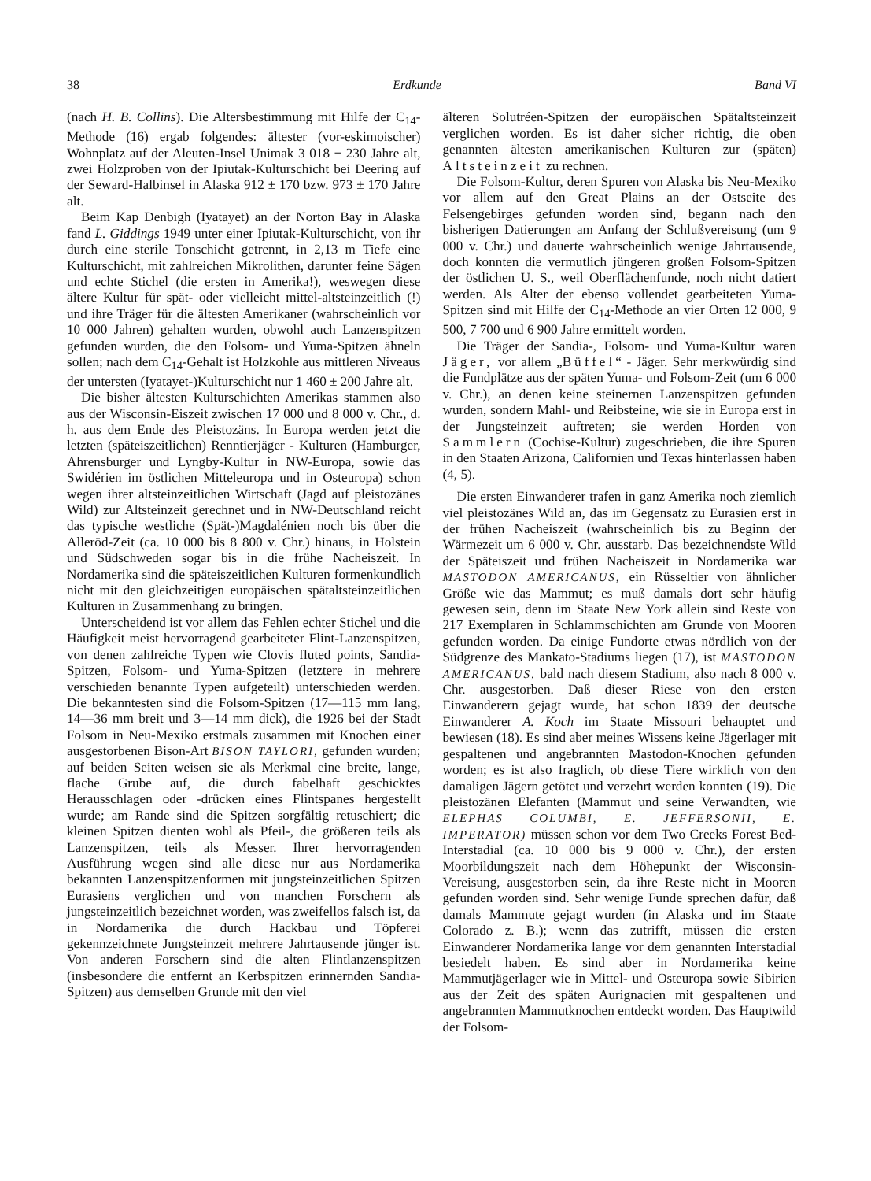38 Erdkunde Band VI
(nach H. B. Collins). Die Altersbestimmung mit Hilfe der C<sub>14</sub>-Methode (16) ergab folgendes: ältester (vor-eskimoischer) Wohnplatz auf der Aleuten-Insel Unimak 3 018 ± 230 Jahre alt, zwei Holzproben von der Ipiutak-Kulturschicht bei Deering auf der Seward-Halbinsel in Alaska 912 ± 170 bzw. 973 ± 170 Jahre alt.
Beim Kap Denbigh (Iyatayet) an der Norton Bay in Alaska fand L. Giddings 1949 unter einer Ipiutak-Kulturschicht, von ihr durch eine sterile Tonschicht getrennt, in 2,13 m Tiefe eine Kulturschicht, mit zahlreichen Mikrolithen, darunter feine Sägen und echte Stichel (die ersten in Amerika!), weswegen diese ältere Kultur für spät- oder vielleicht mittel-altsteinzeitlich (!) und ihre Träger für die ältesten Amerikaner (wahrscheinlich vor 10 000 Jahren) gehalten wurden, obwohl auch Lanzenspitzen gefunden wurden, die den Folsom- und Yuma-Spitzen ähneln sollen; nach dem C<sub>14</sub>-Gehalt ist Holzkohle aus mittleren Niveaus der untersten (Iyatayet-)Kulturschicht nur 1 460 ± 200 Jahre alt.
Die bisher ältesten Kulturschichten Amerikas stammen also aus der Wisconsin-Eiszeit zwischen 17 000 und 8 000 v. Chr., d. h. aus dem Ende des Pleistozäns. In Europa werden jetzt die letzten (späteiszeitlichen) Renntierjäger - Kulturen (Hamburger, Ahrensburger und Lyngby-Kultur in NW-Europa, sowie das Swidérien im östlichen Mitteleuropa und in Osteuropa) schon wegen ihrer altsteinzeitlichen Wirtschaft (Jagd auf pleistozänes Wild) zur Altsteinzeit gerechnet und in NW-Deutschland reicht das typische westliche (Spät-)Magdalénien noch bis über die Alleröd-Zeit (ca. 10 000 bis 8 800 v. Chr.) hinaus, in Holstein und Südschweden sogar bis in die frühe Nacheiszeit. In Nordamerika sind die späteiszeitlichen Kulturen formenkundlich nicht mit den gleichzeitigen europäischen spätaltsteinzeitlichen Kulturen in Zusammenhang zu bringen.
Unterscheidend ist vor allem das Fehlen echter Stichel und die Häufigkeit meist hervorragend gearbeiteter Flint-Lanzenspitzen, von denen zahlreiche Typen wie Clovis fluted points, Sandia-Spitzen, Folsom- und Yuma-Spitzen (letztere in mehrere verschieden benannte Typen aufgeteilt) unterschieden werden. Die bekanntesten sind die Folsom-Spitzen (17—115 mm lang, 14—36 mm breit und 3—14 mm dick), die 1926 bei der Stadt Folsom in Neu-Mexiko erstmals zusammen mit Knochen einer ausgestorbenen Bison-Art BISON TAYLORI, gefunden wurden; auf beiden Seiten weisen sie als Merkmal eine breite, lange, flache Grube auf, die durch fabelhaft geschicktes Herausschlagen oder -drücken eines Flintspanes hergestellt wurde; am Rande sind die Spitzen sorgfältig retuschiert; die kleinen Spitzen dienten wohl als Pfeil-, die größeren teils als Lanzenspitzen, teils als Messer. Ihrer hervorragenden Ausführung wegen sind alle diese nur aus Nordamerika bekannten Lanzenspitzenformen mit jungsteinzeitlichen Spitzen Eurasiens verglichen und von manchen Forschern als jungsteinzeitlich bezeichnet worden, was zweifellos falsch ist, da in Nordamerika die durch Hackbau und Töpferei gekennzeichnete Jungsteinzeit mehrere Jahrtausende jünger ist. Von anderen Forschern sind die alten Flintlanzenspitzen (insbesondere die entfernt an Kerbspitzen erinnernden Sandia-Spitzen) aus demselben Grunde mit den viel
älteren Solutréen-Spitzen der europäischen Spätaltsteinzeit verglichen worden. Es ist daher sicher richtig, die oben genannten ältesten amerikanischen Kulturen zur (späten) Altsteinzeit zu rechnen.
Die Folsom-Kultur, deren Spuren von Alaska bis Neu-Mexiko vor allem auf den Great Plains an der Ostseite des Felsengebirges gefunden worden sind, begann nach den bisherigen Datierungen am Anfang der Schlußvereisung (um 9 000 v. Chr.) und dauerte wahrscheinlich wenige Jahrtausende, doch konnten die vermutlich jüngeren großen Folsom-Spitzen der östlichen U. S., weil Oberflächenfunde, noch nicht datiert werden. Als Alter der ebenso vollendet gearbeiteten Yuma-Spitzen sind mit Hilfe der C<sub>14</sub>-Methode an vier Orten 12 000, 9 500, 7 700 und 6 900 Jahre ermittelt worden.
Die Träger der Sandia-, Folsom- und Yuma-Kultur waren Jäger, vor allem „Büffel“ - Jäger. Sehr merkwürdig sind die Fundplätze aus der späten Yuma- und Folsom-Zeit (um 6 000 v. Chr.), an denen keine steinernen Lanzenspitzen gefunden wurden, sondern Mahl- und Reibsteine, wie sie in Europa erst in der Jungsteinzeit auftreten; sie werden Horden von Sammlern (Cochise-Kultur) zugeschrieben, die ihre Spuren in den Staaten Arizona, Californien und Texas hinterlassen haben (4, 5).
Die ersten Einwanderer trafen in ganz Amerika noch ziemlich viel pleistozänes Wild an, das im Gegensatz zu Eurasien erst in der frühen Nacheiszeit (wahrscheinlich bis zu Beginn der Wärmezeit um 6 000 v. Chr. ausstarb. Das bezeichnendste Wild der Späteiszeit und frühen Nacheiszeit in Nordamerika war MASTODON AMERICANUS, ein Rüsseltier von ähnlicher Größe wie das Mammut; es muß damals dort sehr häufig gewesen sein, denn im Staate New York allein sind Reste von 217 Exemplaren in Schlammschichten am Grunde von Mooren gefunden worden. Da einige Fundorte etwas nördlich von der Südgrenze des Mankato-Stadiums liegen (17), ist MASTODON AMERICANUS, bald nach diesem Stadium, also nach 8 000 v. Chr. ausgestorben. Daß dieser Riese von den ersten Einwanderern gejagt wurde, hat schon 1839 der deutsche Einwanderer A. Koch im Staate Missouri behauptet und bewiesen (18). Es sind aber meines Wissens keine Jägerlager mit gespaltenen und angebrannten Mastodon-Knochen gefunden worden; es ist also fraglich, ob diese Tiere wirklich von den damaligen Jägern getötet und verzehrt werden konnten (19). Die pleistozänen Elefanten (Mammut und seine Verwandten, wie ELEPHAS COLUMBI, E. JEFFERSONII, E. IMPERATOR) müssen schon vor dem Two Creeks Forest Bed-Interstadial (ca. 10 000 bis 9 000 v. Chr.), der ersten Moorbildungszeit nach dem Höhepunkt der Wisconsin-Vereisung, ausgestorben sein, da ihre Reste nicht in Mooren gefunden worden sind. Sehr wenige Funde sprechen dafür, daß damals Mammute gejagt wurden (in Alaska und im Staate Colorado z. B.); wenn das zutrifft, müssen die ersten Einwanderer Nordamerika lange vor dem genannten Interstadial besiedelt haben. Es sind aber in Nordamerika keine Mammutjägerlager wie in Mittel- und Osteuropa sowie Sibirien aus der Zeit des späten Aurignacien mit gespaltenen und angebrannten Mammutknochen entdeckt worden. Das Hauptwild der Folsom-